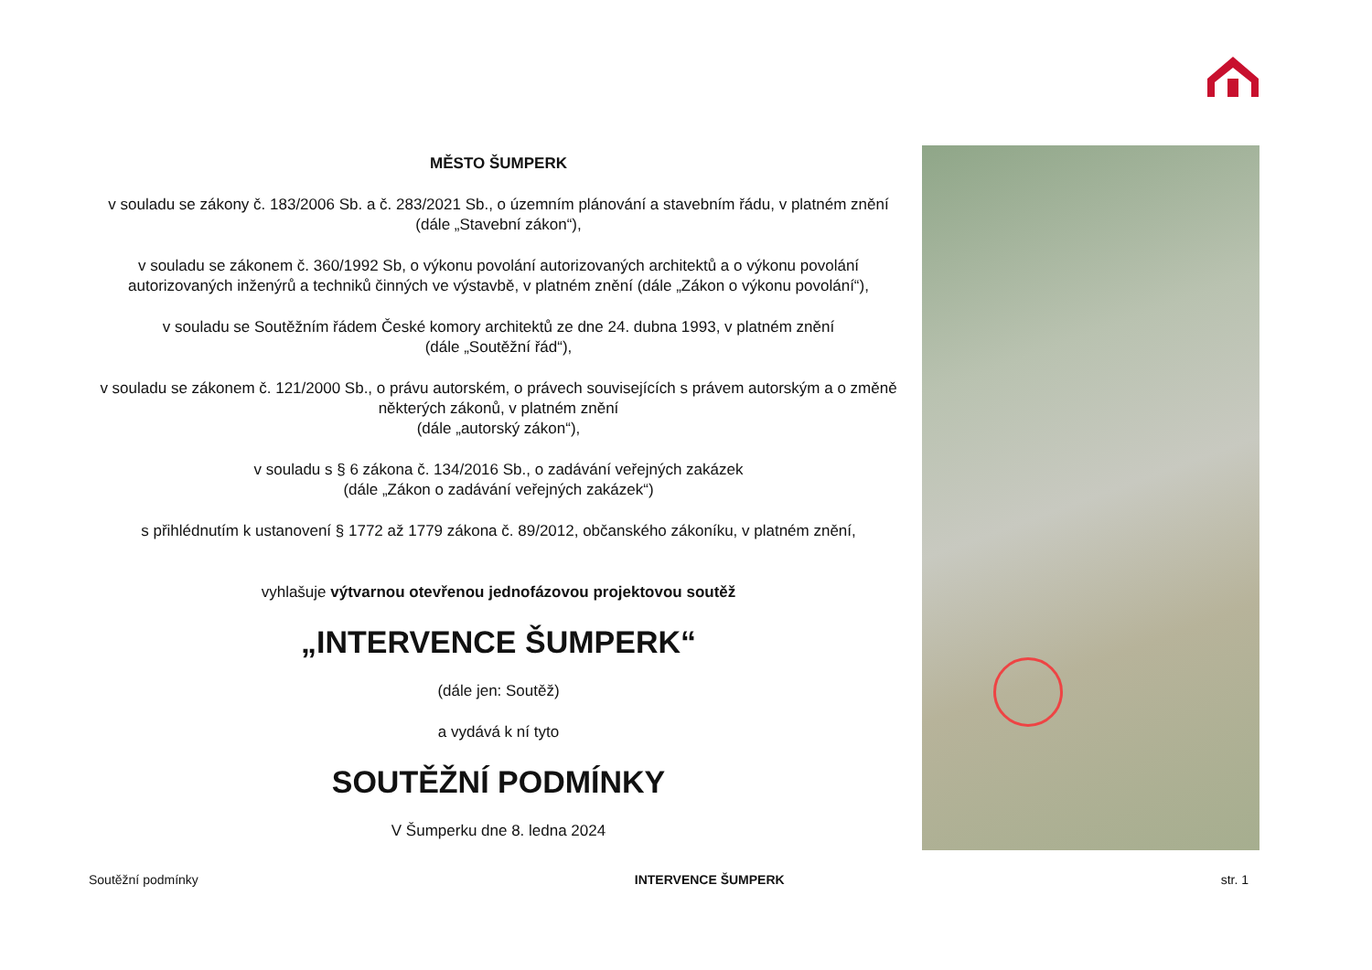MĚSTO ŠUMPERK
v souladu se zákony č. 183/2006 Sb. a č. 283/2021 Sb., o územním plánování a stavebním řádu, v platném znění
(dále „Stavební zákon“),
v souladu se zákonem č. 360/1992 Sb, o výkonu povolání autorizovaných architektů a o výkonu povolání autorizovaných inženýrů a techniků činných ve výstavbě, v platném znění (dále „Zákon o výkonu povolání“),
v souladu se Soutěžním řádem České komory architektů ze dne 24. dubna 1993, v platném znění
(dále „Soutěžní řád“),
v souladu se zákonem č. 121/2000 Sb., o právu autorském, o právech souvisejících s právem autorským a o změně některých zákonů, v platném znění
(dále „autorský zákon“),
v souladu s § 6 zákona č. 134/2016 Sb., o zadávání veřejných zakázek
(dále „Zákon o zadávání veřejných zakázek“)
s přihlédnutím k ustanovení § 1772 až 1779 zákona č. 89/2012, občanského zákoníku, v platném znění,
vyhlašuje výtvarnou otevřenou jednofázovou projektovou soutěž
„INTERVENCE ŠUMPERK“
(dále jen: Soutěž)
a vydává k ní tyto
SOUTĚŽNÍ PODMÍNKY
V Šumperku dne 8. ledna 2024
Soutěžní podmínky INTERVENCE ŠUMPERK str. 1